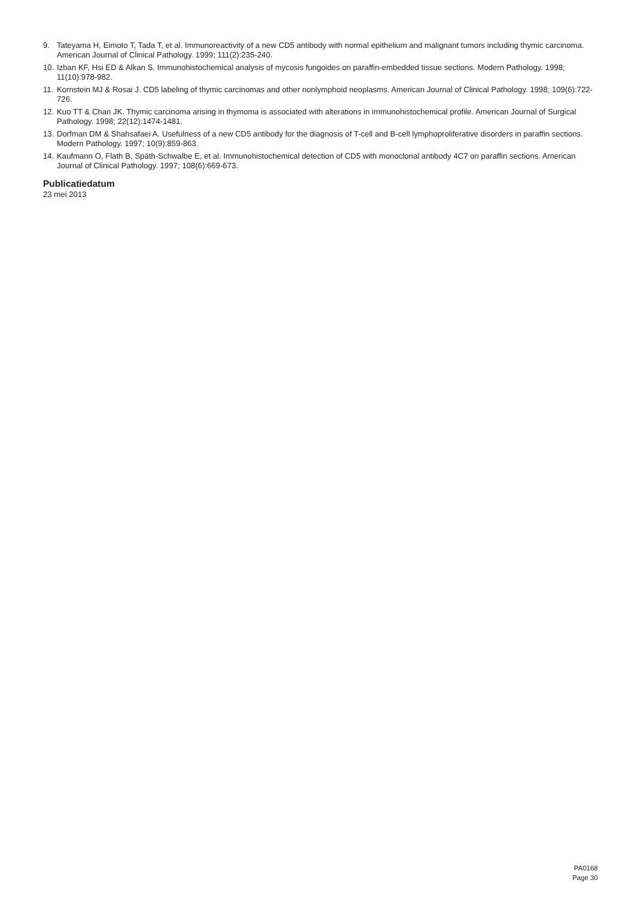9. Tateyama H, Eimoto T, Tada T, et al. Immunoreactivity of a new CD5 antibody with normal epithelium and malignant tumors including thymic carcinoma. American Journal of Clinical Pathology. 1999; 111(2):235-240.
10. Izban KF, Hsi ED & Alkan S. Immunohistochemical analysis of mycosis fungoides on paraffin-embedded tissue sections. Modern Pathology. 1998; 11(10):978-982.
11. Kornstein MJ & Rosai J. CD5 labeling of thymic carcinomas and other nonlymphoid neoplasms. American Journal of Clinical Pathology. 1998; 109(6):722-726.
12. Kuo TT & Chan JK. Thymic carcinoma arising in thymoma is associated with alterations in immunohistochemical profile. American Journal of Surgical Pathology. 1998; 22(12):1474-1481.
13. Dorfman DM & Shahsafaei A. Usefulness of a new CD5 antibody for the diagnosis of T-cell and B-cell lymphoproliferative disorders in paraffin sections. Modern Pathology. 1997; 10(9):859-863.
14. Kaufmann O, Flath B, Späth-Schwalbe E, et al. Immunohistochemical detection of CD5 with monoclonal antibody 4C7 on paraffin sections. American Journal of Clinical Pathology. 1997; 108(6):669-673.
Publicatiedatum
23 mei 2013
PA0168
Page 30